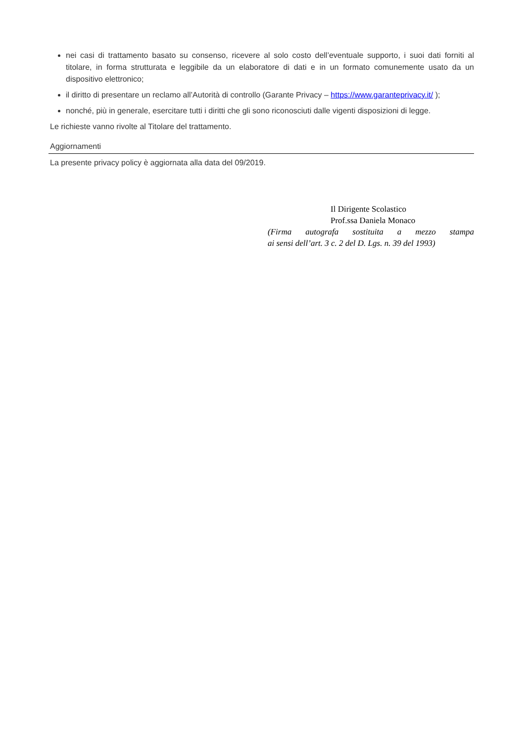nei casi di trattamento basato su consenso, ricevere al solo costo dell’eventuale supporto, i suoi dati forniti al titolare, in forma strutturata e leggibile da un elaboratore di dati e in un formato comunemente usato da un dispositivo elettronico;
il diritto di presentare un reclamo all’Autorità di controllo (Garante Privacy – https://www.garanteprivacy.it/ );
nonché, più in generale, esercitare tutti i diritti che gli sono riconosciuti dalle vigenti disposizioni di legge.
Le richieste vanno rivolte al Titolare del trattamento.
Aggiornamenti
La presente privacy policy è aggiornata alla data del 09/2019.
Il Dirigente Scolastico
Prof.ssa Daniela Monaco
(Firma autografa sostituita a mezzo stampa
ai sensi dell’art. 3 c. 2 del D. Lgs. n. 39 del 1993)